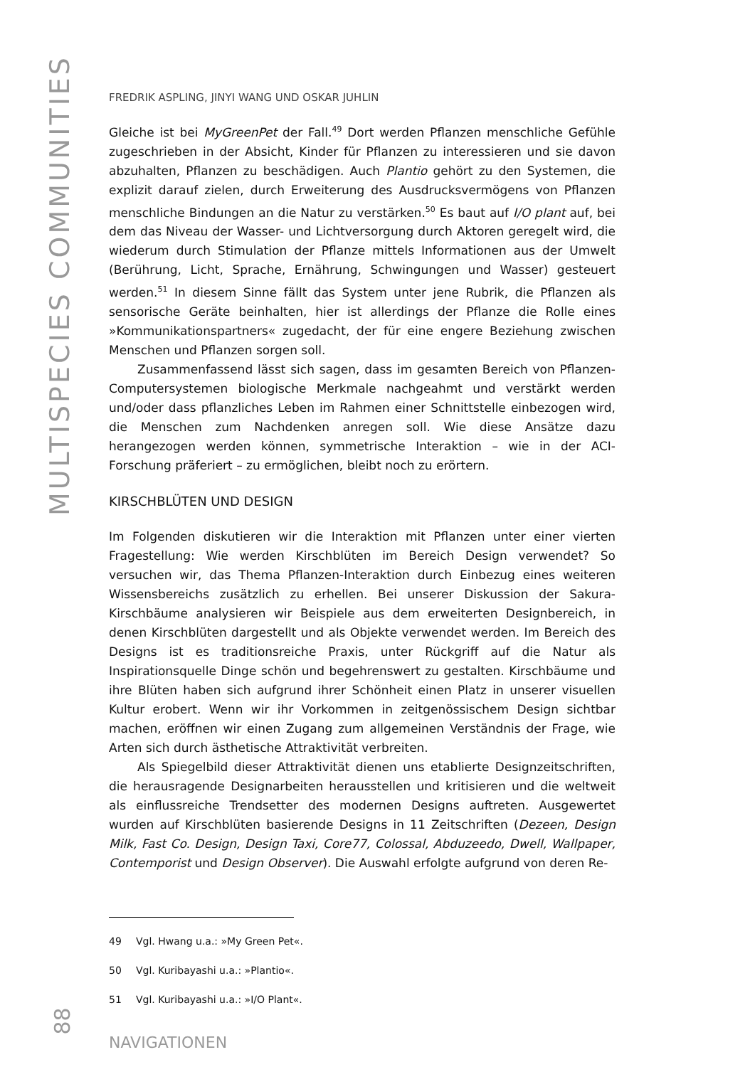MULTISPECIES COMMUNITIES
FREDRIK ASPLING, JINYI WANG UND OSKAR JUHLIN
Gleiche ist bei MyGreenPet der Fall.<sup>49</sup> Dort werden Pflanzen menschliche Gefühle zugeschrieben in der Absicht, Kinder für Pflanzen zu interessieren und sie davon abzuhalten, Pflanzen zu beschädigen. Auch Plantio gehört zu den Systemen, die explizit darauf zielen, durch Erweiterung des Ausdrucksvermögens von Pflanzen menschliche Bindungen an die Natur zu verstärken.<sup>50</sup> Es baut auf I/O plant auf, bei dem das Niveau der Wasser- und Lichtversorgung durch Aktoren geregelt wird, die wiederum durch Stimulation der Pflanze mittels Informationen aus der Umwelt (Berührung, Licht, Sprache, Ernährung, Schwingungen und Wasser) gesteuert werden.<sup>51</sup> In diesem Sinne fällt das System unter jene Rubrik, die Pflanzen als sensorische Geräte beinhalten, hier ist allerdings der Pflanze die Rolle eines »Kommunikationspartners« zugedacht, der für eine engere Beziehung zwischen Menschen und Pflanzen sorgen soll.
Zusammenfassend lässt sich sagen, dass im gesamten Bereich von Pflanzen-Computersystemen biologische Merkmale nachgeahmt und verstärkt werden und/oder dass pflanzliches Leben im Rahmen einer Schnittstelle einbezogen wird, die Menschen zum Nachdenken anregen soll. Wie diese Ansätze dazu herangezogen werden können, symmetrische Interaktion – wie in der ACI-Forschung präferiert – zu ermöglichen, bleibt noch zu erörtern.
KIRSCHBLÜTEN UND DESIGN
Im Folgenden diskutieren wir die Interaktion mit Pflanzen unter einer vierten Fragestellung: Wie werden Kirschblüten im Bereich Design verwendet? So versuchen wir, das Thema Pflanzen-Interaktion durch Einbezug eines weiteren Wissensbereichs zusätzlich zu erhellen. Bei unserer Diskussion der Sakura-Kirschbäume analysieren wir Beispiele aus dem erweiterten Designbereich, in denen Kirschblüten dargestellt und als Objekte verwendet werden. Im Bereich des Designs ist es traditionsreiche Praxis, unter Rückgriff auf die Natur als Inspirationsquelle Dinge schön und begehrenswert zu gestalten. Kirschbäume und ihre Blüten haben sich aufgrund ihrer Schönheit einen Platz in unserer visuellen Kultur erobert. Wenn wir ihr Vorkommen in zeitgenössischem Design sichtbar machen, eröffnen wir einen Zugang zum allgemeinen Verständnis der Frage, wie Arten sich durch ästhetische Attraktivität verbreiten.
Als Spiegelbild dieser Attraktivität dienen uns etablierte Designzeitschriften, die herausragende Designarbeiten herausstellen und kritisieren und die weltweit als einflussreiche Trendsetter des modernen Designs auftreten. Ausgewertet wurden auf Kirschblüten basierende Designs in 11 Zeitschriften (Dezeen, Design Milk, Fast Co. Design, Design Taxi, Core77, Colossal, Abduzeedo, Dwell, Wallpaper, Contemporist und Design Observer). Die Auswahl erfolgte aufgrund von deren Re-
49 Vgl. Hwang u.a.: »My Green Pet«.
50 Vgl. Kuribayashi u.a.: »Plantio«.
51 Vgl. Kuribayashi u.a.: »I/O Plant«.
NAVIGATIONEN
88